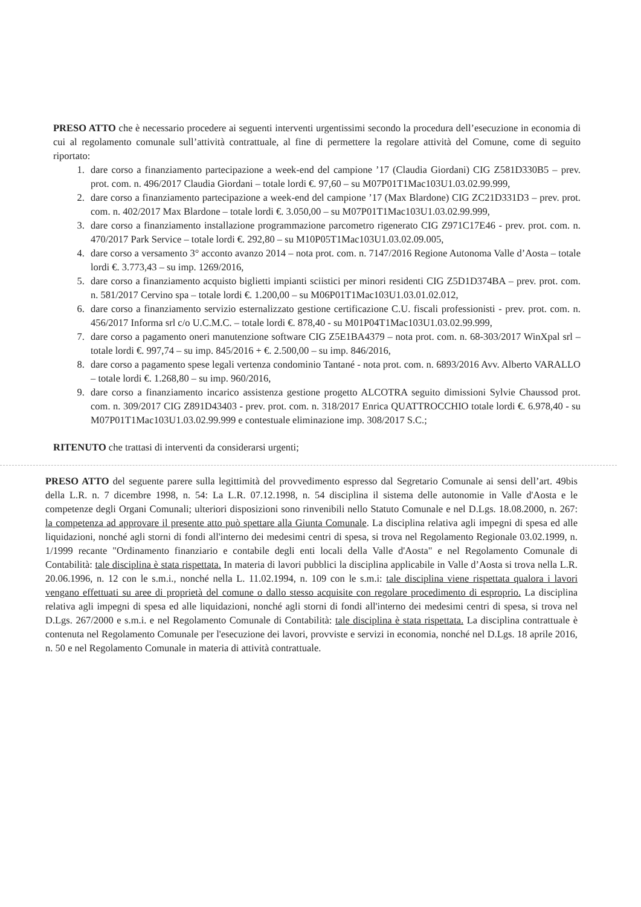PRESO ATTO che è necessario procedere ai seguenti interventi urgentissimi secondo la procedura dell’esecuzione in economia di cui al regolamento comunale sull’attività contrattuale, al fine di permettere la regolare attività del Comune, come di seguito riportato:
1. dare corso a finanziamento partecipazione a week-end del campione ’17 (Claudia Giordani) CIG Z581D330B5 – prev. prot. com. n. 496/2017 Claudia Giordani – totale lordi €. 97,60 – su M07P01T1Mac103U1.03.02.99.999,
2. dare corso a finanziamento partecipazione a week-end del campione ’17 (Max Blardone) CIG ZC21D331D3 – prev. prot. com. n. 402/2017 Max Blardone – totale lordi €. 3.050,00 – su M07P01T1Mac103U1.03.02.99.999,
3. dare corso a finanziamento installazione programmazione parcometro rigenerato CIG Z971C17E46 - prev. prot. com. n. 470/2017 Park Service – totale lordi €. 292,80 – su M10P05T1Mac103U1.03.02.09.005,
4. dare corso a versamento 3° acconto avanzo 2014 – nota prot. com. n. 7147/2016 Regione Autonoma Valle d’Aosta – totale lordi €. 3.773,43 – su imp. 1269/2016,
5. dare corso a finanziamento acquisto biglietti impianti sciistici per minori residenti CIG Z5D1D374BA – prev. prot. com. n. 581/2017 Cervino spa – totale lordi €. 1.200,00 – su M06P01T1Mac103U1.03.01.02.012,
6. dare corso a finanziamento servizio esternalizzato gestione certificazione C.U. fiscali professionisti - prev. prot. com. n. 456/2017 Informa srl c/o U.C.M.C. – totale lordi €. 878,40 - su M01P04T1Mac103U1.03.02.99.999,
7. dare corso a pagamento oneri manutenzione software CIG Z5E1BA4379 – nota prot. com. n. 68-303/2017 WinXpal srl – totale lordi €. 997,74 – su imp. 845/2016 + €. 2.500,00 – su imp. 846/2016,
8. dare corso a pagamento spese legali vertenza condominio Tantané - nota prot. com. n. 6893/2016 Avv. Alberto VARALLO – totale lordi €. 1.268,80 – su imp. 960/2016,
9. dare corso a finanziamento incarico assistenza gestione progetto ALCOTRA seguito dimissioni Sylvie Chaussod prot. com. n. 309/2017 CIG Z891D43403 - prev. prot. com. n. 318/2017 Enrica QUATTROCCHIO totale lordi €. 6.978,40 - su M07P01T1Mac103U1.03.02.99.999 e contestuale eliminazione imp. 308/2017 S.C.;
RITENUTO che trattasi di interventi da considerarsi urgenti;
PRESO ATTO del seguente parere sulla legittimità del provvedimento espresso dal Segretario Comunale ai sensi dell’art. 49bis della L.R. n. 7 dicembre 1998, n. 54: La L.R. 07.12.1998, n. 54 disciplina il sistema delle autonomie in Valle d'Aosta e le competenze degli Organi Comunali; ulteriori disposizioni sono rinvenibili nello Statuto Comunale e nel D.Lgs. 18.08.2000, n. 267: la competenza ad approvare il presente atto può spettare alla Giunta Comunale. La disciplina relativa agli impegni di spesa ed alle liquidazioni, nonché agli storni di fondi all'interno dei medesimi centri di spesa, si trova nel Regolamento Regionale 03.02.1999, n. 1/1999 recante "Ordinamento finanziario e contabile degli enti locali della Valle d'Aosta" e nel Regolamento Comunale di Contabilità: tale disciplina è stata rispettata. In materia di lavori pubblici la disciplina applicabile in Valle d’Aosta si trova nella L.R. 20.06.1996, n. 12 con le s.m.i., nonché nella L. 11.02.1994, n. 109 con le s.m.i: tale disciplina viene rispettata qualora i lavori vengano effettuati su aree di proprietà del comune o dallo stesso acquisite con regolare procedimento di esproprio. La disciplina relativa agli impegni di spesa ed alle liquidazioni, nonché agli storni di fondi all'interno dei medesimi centri di spesa, si trova nel D.Lgs. 267/2000 e s.m.i. e nel Regolamento Comunale di Contabilità: tale disciplina è stata rispettata. La disciplina contrattuale è contenuta nel Regolamento Comunale per l'esecuzione dei lavori, provviste e servizi in economia, nonché nel D.Lgs. 18 aprile 2016, n. 50 e nel Regolamento Comunale in materia di attività contrattuale.